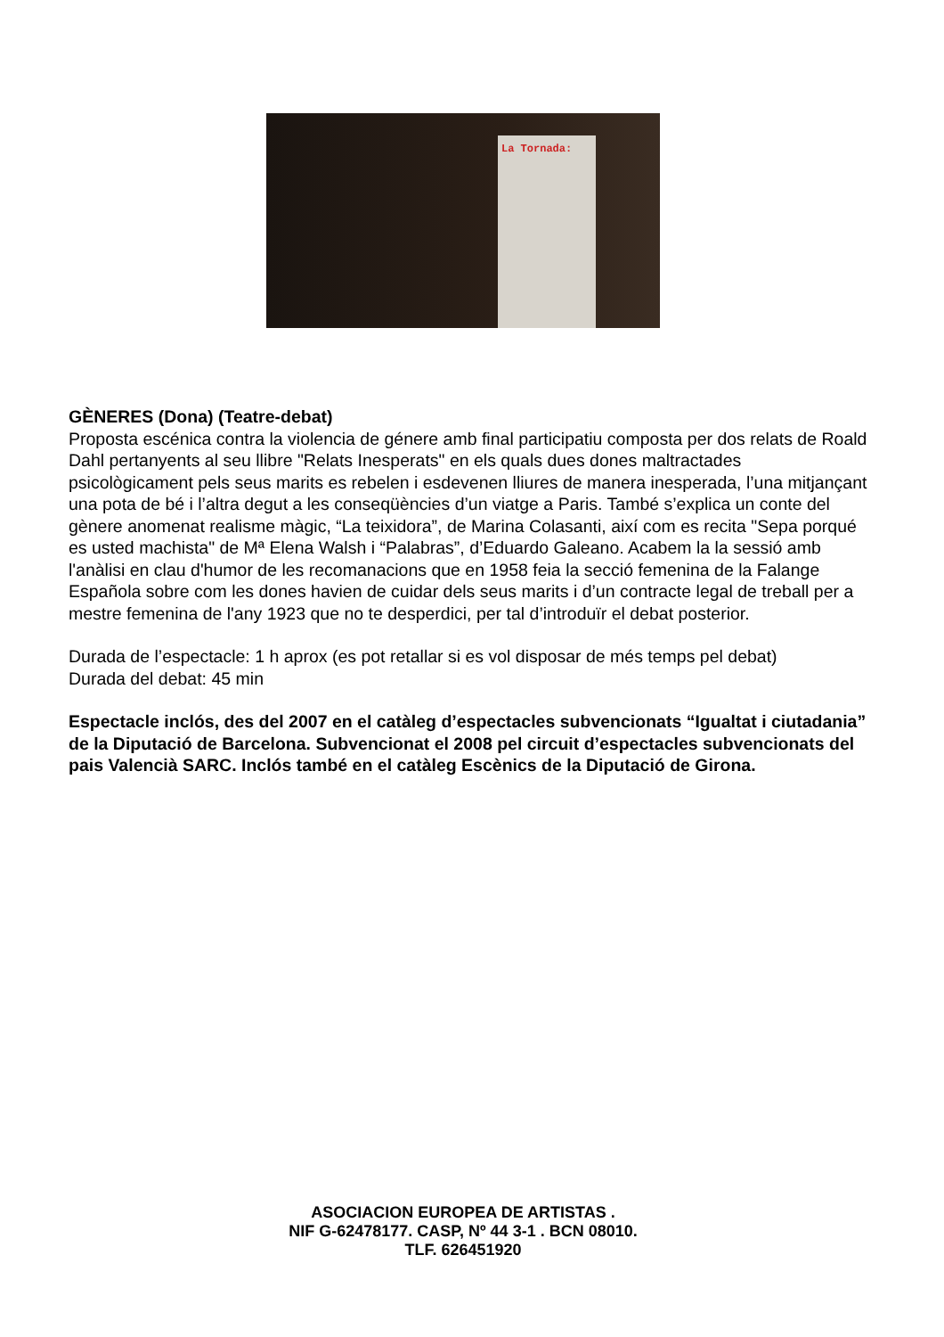La Tornada:
GÈNERES (Dona) (Teatre-debat)
Proposta escénica contra la violencia de génere amb final participatiu composta per dos relats de Roald Dahl pertanyents al seu llibre "Relats Inesperats" en els quals dues dones maltractades psicològicament pels seus marits es rebelen i esdevenen lliures de manera inesperada, l’una mitjançant una pota de bé i l’altra degut a les conseqüències d’un viatge a Paris. També s’explica un conte del gènere anomenat realisme màgic, “La teixidora”, de Marina Colasanti, així com es recita "Sepa porqué es usted machista" de Mª Elena Walsh i “Palabras”, d’Eduardo Galeano. Acabem la la sessió amb l'anàlisi en clau d'humor de les recomanacions que en 1958 feia la secció femenina de la Falange Española sobre com les dones havien de cuidar dels seus marits i d’un contracte legal de treball per a mestre femenina de l'any 1923 que no te desperdici, per tal d’introduïr el debat posterior.
Durada de l’espectacle: 1 h aprox (es pot retallar si es vol disposar de més temps pel debat)
Durada del debat: 45 min
Espectacle inclós, des del 2007 en el catàleg d’espectacles subvencionats “Igualtat i ciutadania” de la Diputació de Barcelona. Subvencionat el 2008 pel circuit d’espectacles subvencionats del pais Valencià SARC. Inclós també en el catàleg Escènics de la Diputació de Girona.
ASOCIACION EUROPEA DE ARTISTAS .
NIF G-62478177. CASP, Nº 44 3-1 . BCN 08010.
TLF. 626451920